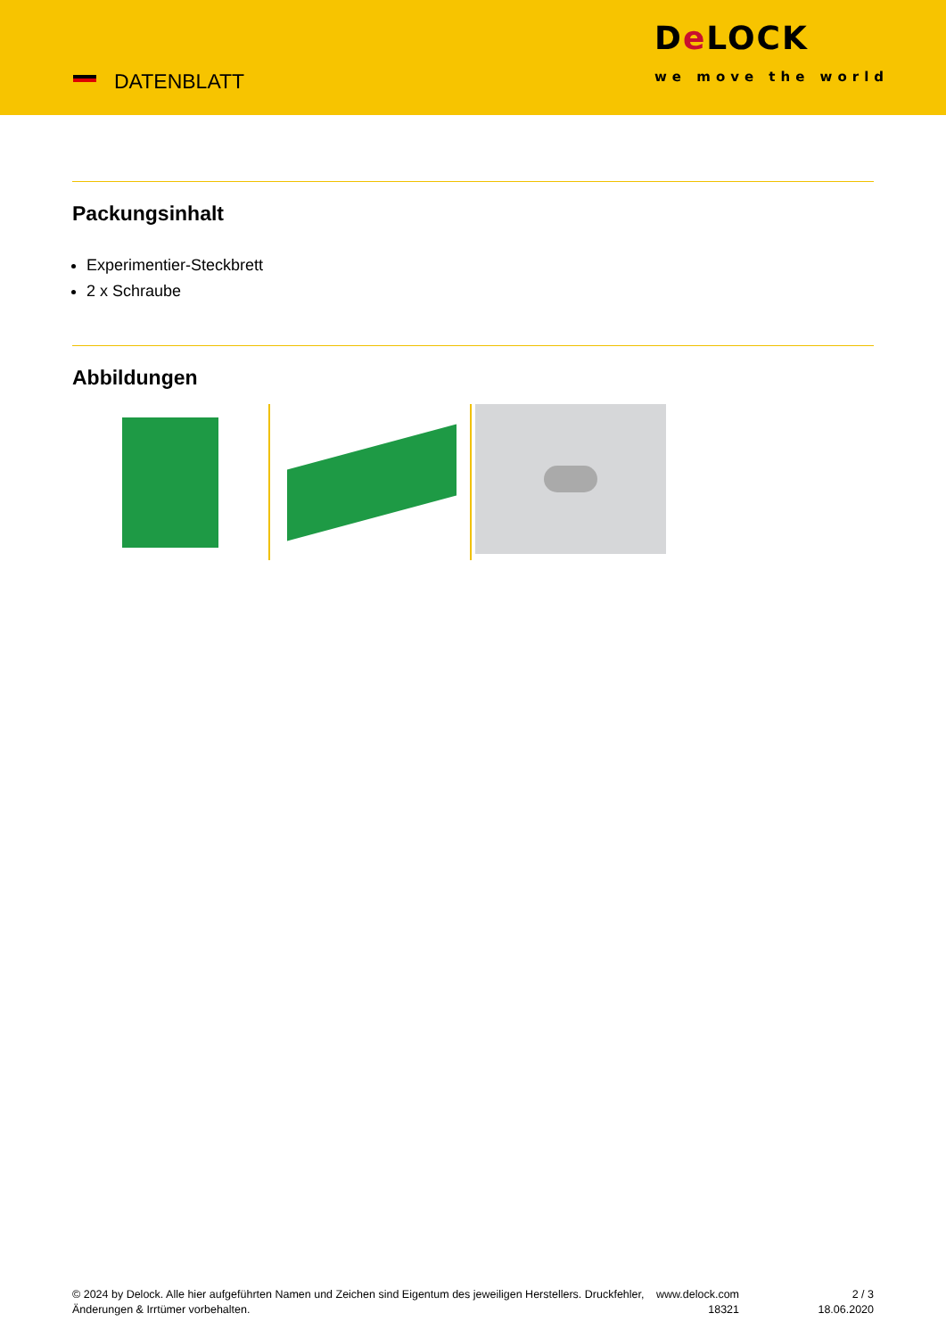DATENBLATT
De LOCK
we move the world
Packungsinhalt
Experimentier-Steckbrett
2 x Schraube
Abbildungen
© 2024 by Delock. Alle hier aufgeführten Namen und Zeichen sind Eigentum des jeweiligen Herstellers. Druckfehler, Änderungen & Irrtümer vorbehalten.
www.delock.com
18321
2 / 3
18.06.2020